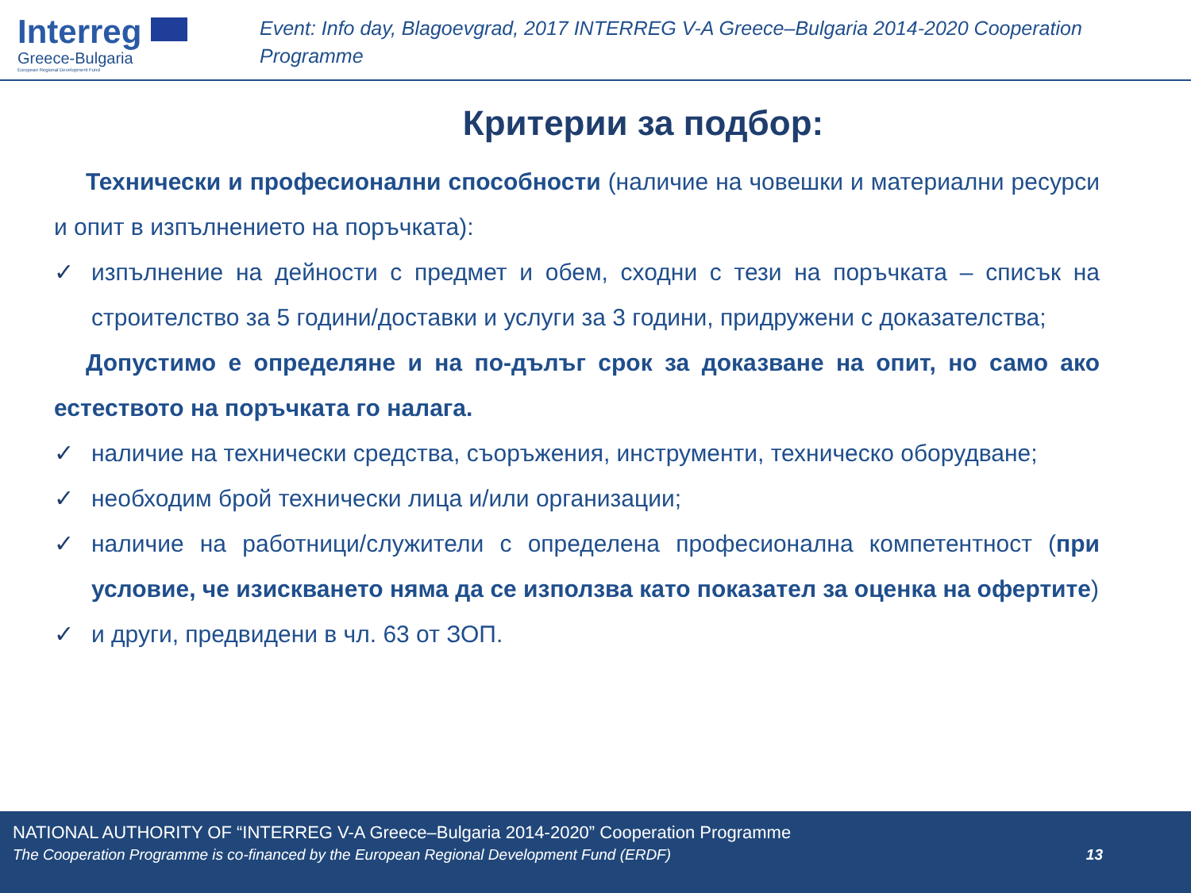Interreg
Greece-Bulgaria
European Regional Development Fund
Event: Info day, Blagoevgrad, 2017 INTERREG V-A Greece–Bulgaria 2014-2020 Cooperation Programme
Критерии за подбор:
Технически и професионални способности (наличие на човешки и материални ресурси и опит в изпълнението на поръчката):
✓ изпълнение на дейности с предмет и обем, сходни с тези на поръчката – списък на строителство за 5 години/доставки и услуги за 3 години, придружени с доказателства;
Допустимо е определяне и на по-дълъг срок за доказване на опит, но само ако естеството на поръчката го налага.
✓ наличие на технически средства, съоръжения, инструменти, техническо оборудване;
✓ необходим брой технически лица и/или организации;
✓ наличие на работници/служители с определена професионална компетентност (при условие, че изискването няма да се използва като показател за оценка на офертите)
✓ и други, предвидени в чл. 63 от ЗОП.
NATIONAL AUTHORITY OF “INTERREG V-A Greece–Bulgaria 2014-2020” Cooperation Programme
The Cooperation Programme is co-financed by the European Regional Development Fund (ERDF) 13